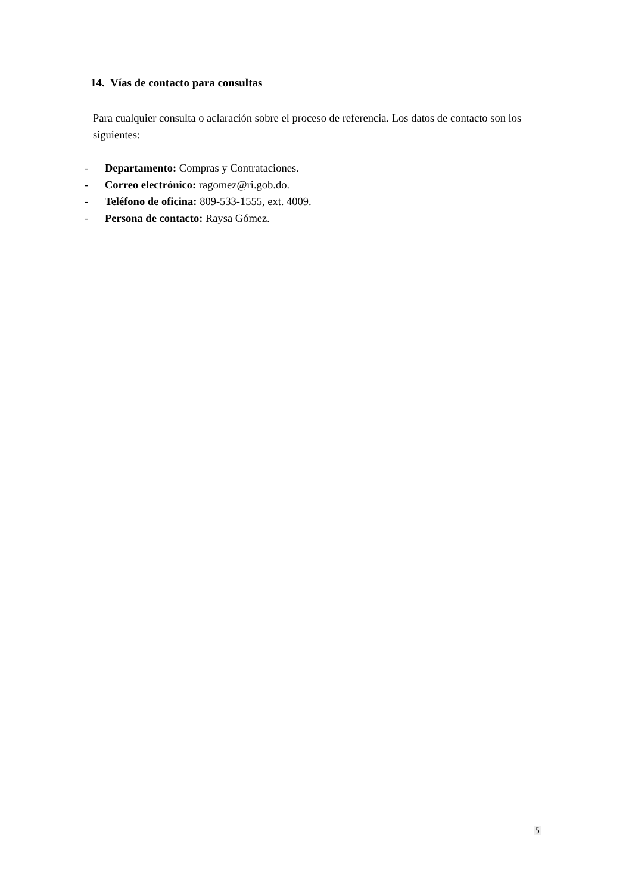14. Vías de contacto para consultas
Para cualquier consulta o aclaración sobre el proceso de referencia. Los datos de contacto son los siguientes:
- Departamento: Compras y Contrataciones.
- Correo electrónico: ragomez@ri.gob.do.
- Teléfono de oficina: 809-533-1555, ext. 4009.
- Persona de contacto: Raysa Gómez.
5